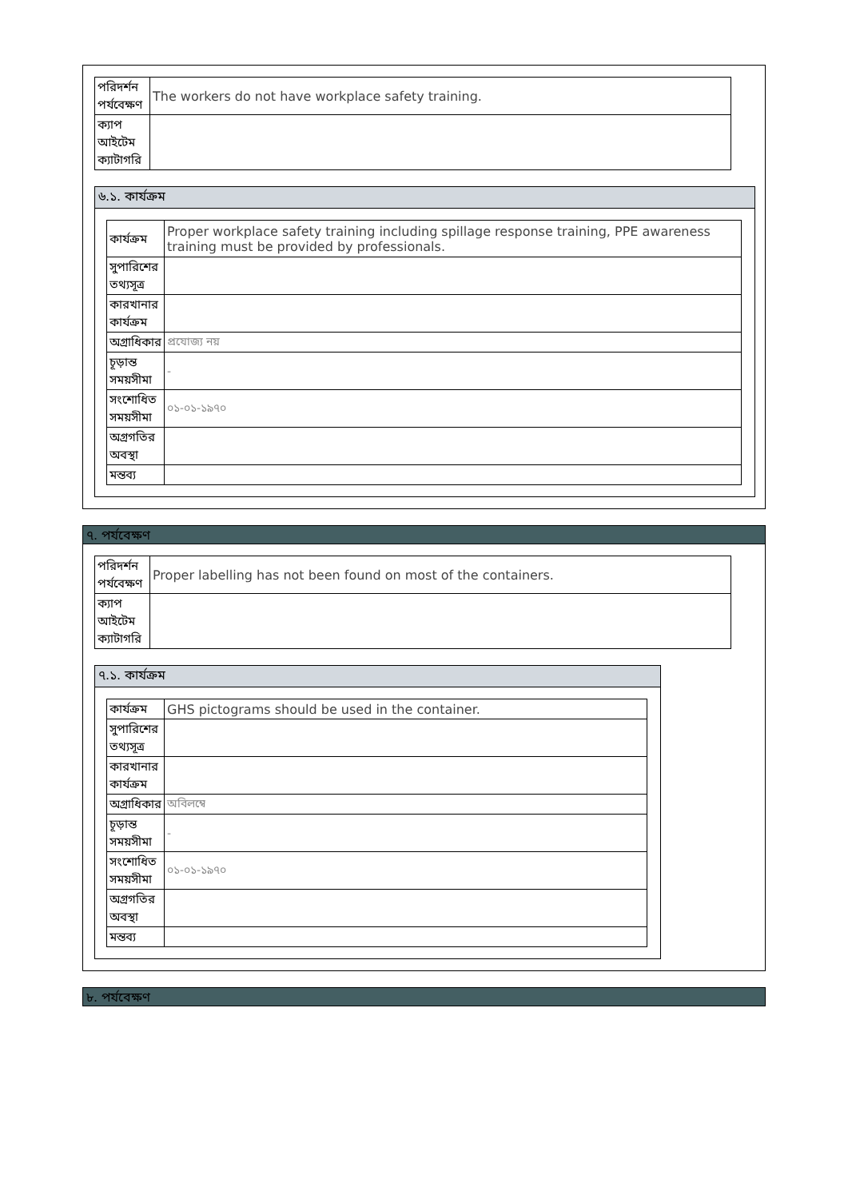| পরিদর্শন পর্যবেক্ষণ | The workers do not have workplace safety training. |
| ক্যাপ আইটেম ক্যাটাগরি | |
৬.১. কার্যক্রম
| কার্যক্রম | Proper workplace safety training including spillage response training, PPE awareness training must be provided by professionals. |
| সুপারিশের তথ্যসূত্র | |
| কারখানার কার্যক্রম | |
| অগ্রাধিকার | প্রযোজ্য নয় |
| চূড়ান্ত সময়সীমা | - |
| সংশোধিত সময়সীমা | ০১-০১-১৯৭০ |
| অগ্রগতির অবস্থা | |
| মন্তব্য | |
৭. পর্যবেক্ষণ
| পরিদর্শন পর্যবেক্ষণ | Proper labelling has not been found on most of the containers. |
| ক্যাপ আইটেম ক্যাটাগরি | |
৭.১. কার্যক্রম
| কার্যক্রম | GHS pictograms should be used in the container. |
| সুপারিশের তথ্যসূত্র | |
| কারখানার কার্যক্রম | |
| অগ্রাধিকার | অবিলম্বে |
| চূড়ান্ত সময়সীমা | - |
| সংশোধিত সময়সীমা | ০১-০১-১৯৭০ |
| অগ্রগতির অবস্থা | |
| মন্তব্য | |
৮. পর্যবেক্ষণ